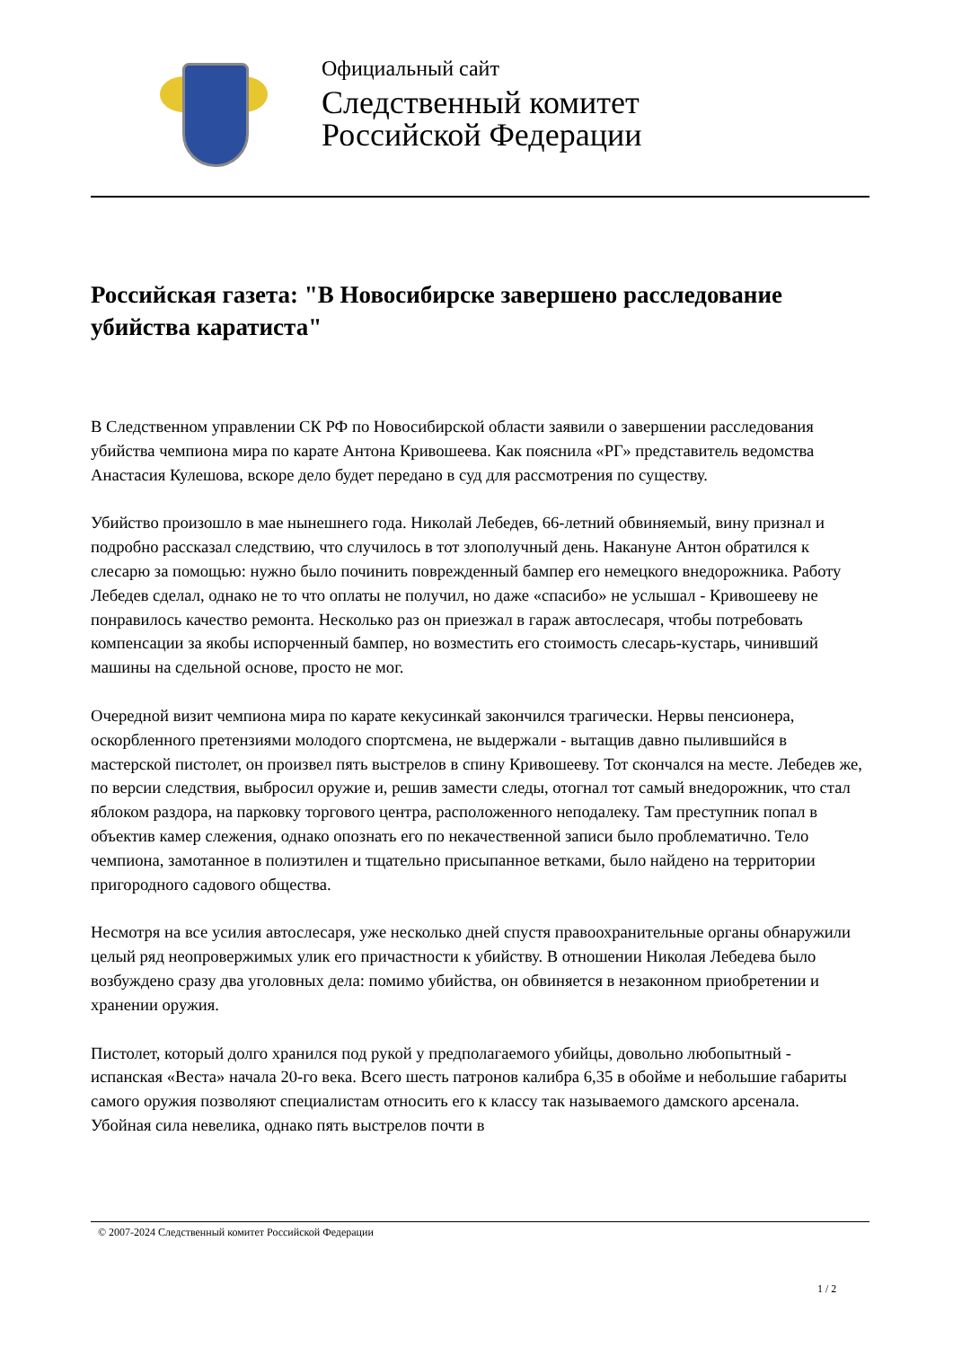Официальный сайт
Следственный комитет
Российской Федерации
Российская газета: "В Новосибирске завершено расследование убийства каратиста"
В Следственном управлении СК РФ по Новосибирской области заявили о завершении расследования убийства чемпиона мира по карате Антона Кривошеева. Как пояснила «РГ» представитель ведомства Анастасия Кулешова, вскоре дело будет передано в суд для рассмотрения по существу.
Убийство произошло в мае нынешнего года. Николай Лебедев, 66-летний обвиняемый, вину признал и подробно рассказал следствию, что случилось в тот злополучный день. Накануне Антон обратился к слесарю за помощью: нужно было починить поврежденный бампер его немецкого внедорожника. Работу Лебедев сделал, однако не то что оплаты не получил, но даже «спасибо» не услышал - Кривошееву не понравилось качество ремонта. Несколько раз он приезжал в гараж автослесаря, чтобы потребовать компенсации за якобы испорченный бампер, но возместить его стоимость слесарь-кустарь, чинивший машины на сдельной основе, просто не мог.
Очередной визит чемпиона мира по карате кекусинкай закончился трагически. Нервы пенсионера, оскорбленного претензиями молодого спортсмена, не выдержали - вытащив давно пылившийся в мастерской пистолет, он произвел пять выстрелов в спину Кривошееву. Тот скончался на месте. Лебедев же, по версии следствия, выбросил оружие и, решив замести следы, отогнал тот самый внедорожник, что стал яблоком раздора, на парковку торгового центра, расположенного неподалеку. Там преступник попал в объектив камер слежения, однако опознать его по некачественной записи было проблематично. Тело чемпиона, замотанное в полиэтилен и тщательно присыпанное ветками, было найдено на территории пригородного садового общества.
Несмотря на все усилия автослесаря, уже несколько дней спустя правоохранительные органы обнаружили целый ряд неопровержимых улик его причастности к убийству. В отношении Николая Лебедева было возбуждено сразу два уголовных дела: помимо убийства, он обвиняется в незаконном приобретении и хранении оружия.
Пистолет, который долго хранился под рукой у предполагаемого убийцы, довольно любопытный - испанская «Веста» начала 20-го века. Всего шесть патронов калибра 6,35 в обойме и небольшие габариты самого оружия позволяют специалистам относить его к классу так называемого дамского арсенала. Убойная сила невелика, однако пять выстрелов почти в
© 2007-2024 Следственный комитет Российской Федерации
1 / 2